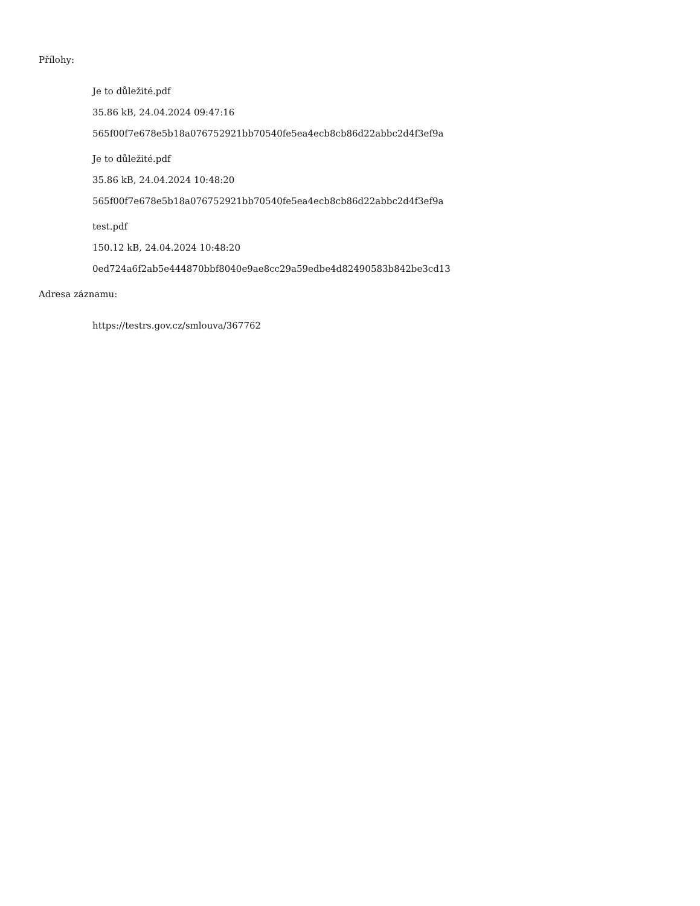Přílohy:
Je to důležité.pdf
35.86 kB, 24.04.2024 09:47:16
565f00f7e678e5b18a076752921bb70540fe5ea4ecb8cb86d22abbc2d4f3ef9a
Je to důležité.pdf
35.86 kB, 24.04.2024 10:48:20
565f00f7e678e5b18a076752921bb70540fe5ea4ecb8cb86d22abbc2d4f3ef9a
test.pdf
150.12 kB, 24.04.2024 10:48:20
0ed724a6f2ab5e444870bbf8040e9ae8cc29a59edbe4d82490583b842be3cd13
Adresa záznamu:
https://testrs.gov.cz/smlouva/367762